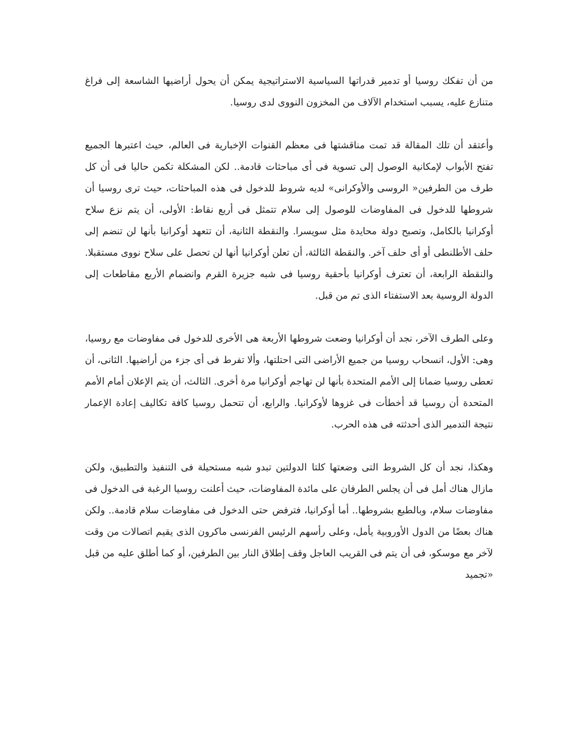من أن تفكك روسيا أو تدمير قدراتها السياسية الاستراتيجية يمكن أن يحول أراضيها الشاسعة إلى فراغ متنازع عليه، يسبب استخدام الآلاف من المخزون النووى لدى روسيا.
وأعتقد أن تلك المقالة قد تمت مناقشتها فى معظم القنوات الإخبارية فى العالم، حيث اعتبرها الجميع تفتح الأبواب لإمكانية الوصول إلى تسوية فى أى مباحثات قادمة.. لكن المشكلة تكمن حاليا فى أن كل طرف من الطرفين« الروسى والأوكرانى» لديه شروط للدخول فى هذه المباحثات، حيث ترى روسيا أن شروطها للدخول فى المفاوضات للوصول إلى سلام تتمثل فى أربع نقاط: الأولى، أن يتم نزع سلاح أوكرانيا بالكامل، وتصبح دولة محايدة مثل سويسرا. والنقطة الثانية، أن تتعهد أوكرانيا بأنها لن تنضم إلى حلف الأطلنطى أو أى حلف آخر. والنقطة الثالثة، أن تعلن أوكرانيا أنها لن تحصل على سلاح نووى مستقبلا. والنقطة الرابعة، أن تعترف أوكرانيا بأحقية روسيا فى شبه جزيرة القرم وانضمام الأربع مقاطعات إلى الدولة الروسية بعد الاستفتاء الذى تم من قبل.
وعلى الطرف الآخر، نجد أن أوكرانيا وضعت شروطها الأربعة هى الأخرى للدخول فى مفاوضات مع روسيا، وهى: الأول، انسحاب روسيا من جميع الأراضى التى احتلتها، وألا تفرط فى أى جزء من أراضيها. الثانى، أن تعطى روسيا ضمانا إلى الأمم المتحدة بأنها لن تهاجم أوكرانيا مرة أخرى. الثالث، أن يتم الإعلان أمام الأمم المتحدة أن روسيا قد أخطأت فى غزوها لأوكرانيا. والرابع، أن تتحمل روسيا كافة تكاليف إعادة الإعمار نتيجة التدمير الذى أحدثته فى هذه الحرب.
وهكذا، نجد أن كل الشروط التى وضعتها كلتا الدولتين تبدو شبه مستحيلة فى التنفيذ والتطبيق، ولكن مازال هناك أمل فى أن يجلس الطرفان على مائدة المفاوضات، حيث أعلنت روسيا الرغبة فى الدخول فى مفاوضات سلام، وبالطبع بشروطها.. أما أوكرانيا، فترفض حتى الدخول فى مفاوضات سلام قادمة.. ولكن هناك بعضًا من الدول الأوروبية يأمل، وعلى رأسهم الرئيس الفرنسى ماكرون الذى يقيم اتصالات من وقت لآخر مع موسكو، فى أن يتم فى القريب العاجل وقف إطلاق النار بين الطرفين، أو كما أطلق عليه من قبل «تجميد